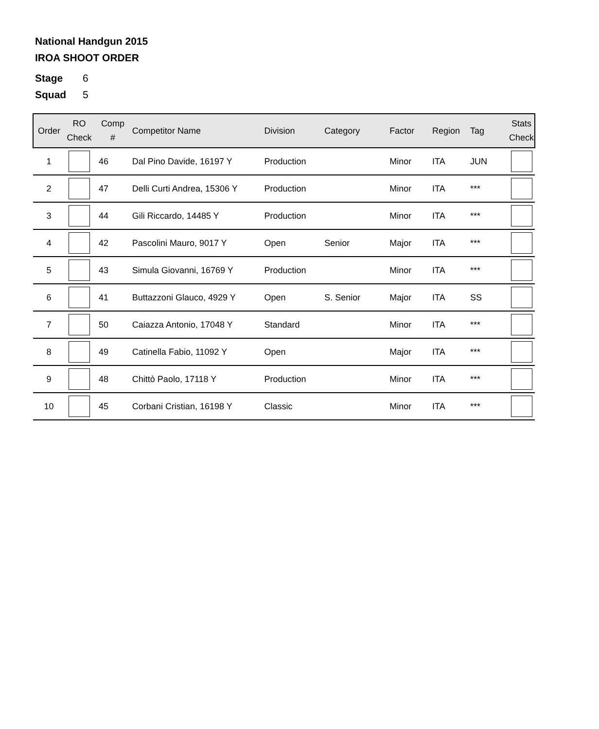National Handgun 2015
IROA SHOOT ORDER
Stage 6
Squad 5
| Order | RO Check | Comp # | Competitor Name | Division | Category | Factor | Region | Tag | Stats Check |
| --- | --- | --- | --- | --- | --- | --- | --- | --- | --- |
| 1 | | 46 | Dal Pino Davide, 16197 Y | Production | | Minor | ITA | JUN | |
| 2 | | 47 | Delli Curti Andrea, 15306 Y | Production | | Minor | ITA | *** | |
| 3 | | 44 | Gili Riccardo, 14485 Y | Production | | Minor | ITA | *** | |
| 4 | | 42 | Pascolini Mauro, 9017 Y | Open | Senior | Major | ITA | *** | |
| 5 | | 43 | Simula Giovanni, 16769 Y | Production | | Minor | ITA | *** | |
| 6 | | 41 | Buttazzoni Glauco, 4929 Y | Open | S. Senior | Major | ITA | SS | |
| 7 | | 50 | Caiazza Antonio, 17048 Y | Standard | | Minor | ITA | *** | |
| 8 | | 49 | Catinella Fabio, 11092 Y | Open | | Major | ITA | *** | |
| 9 | | 48 | Chittò Paolo, 17118 Y | Production | | Minor | ITA | *** | |
| 10 | | 45 | Corbani Cristian, 16198 Y | Classic | | Minor | ITA | *** | |